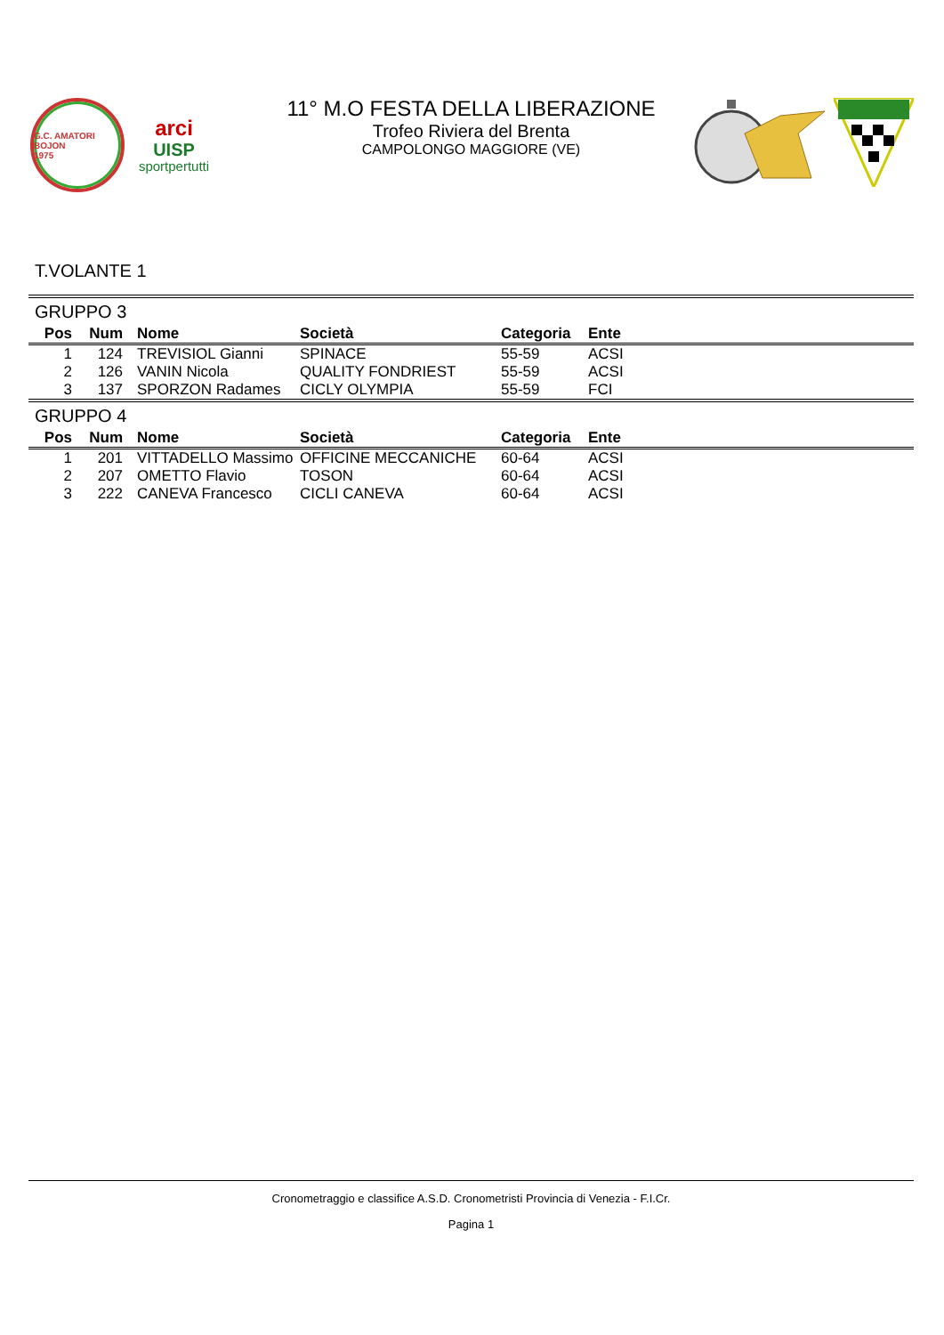G.C. AMATORI BOJON
1975
arci
UISP
sportpertutti
11° M.O FESTA DELLA LIBERAZIONE
Trofeo Riviera del Brenta
CAMPOLONGO MAGGIORE (VE)
T.VOLANTE 1
| GRUPPO 3 | | | | | | |
| Pos | Num | Nome | Società | Categoria | Ente | |
| 1 | 124 | TREVISIOL Gianni | SPINACE | 55-59 | ACSI | |
| 2 | 126 | VANIN Nicola | QUALITY FONDRIEST | 55-59 | ACSI | |
| 3 | 137 | SPORZON Radames | CICLY OLYMPIA | 55-59 | FCI | |
| GRUPPO 4 | | | | | | |
| Pos | Num | Nome | Società | Categoria | Ente | |
| 1 | 201 | VITTADELLO Massimo | OFFICINE MECCANICHE | 60-64 | ACSI | |
| 2 | 207 | OMETTO Flavio | TOSON | 60-64 | ACSI | |
| 3 | 222 | CANEVA Francesco | CICLI CANEVA | 60-64 | ACSI | |
Cronometraggio e classifice A.S.D. Cronometristi Provincia di Venezia - F.I.Cr.
Pagina 1